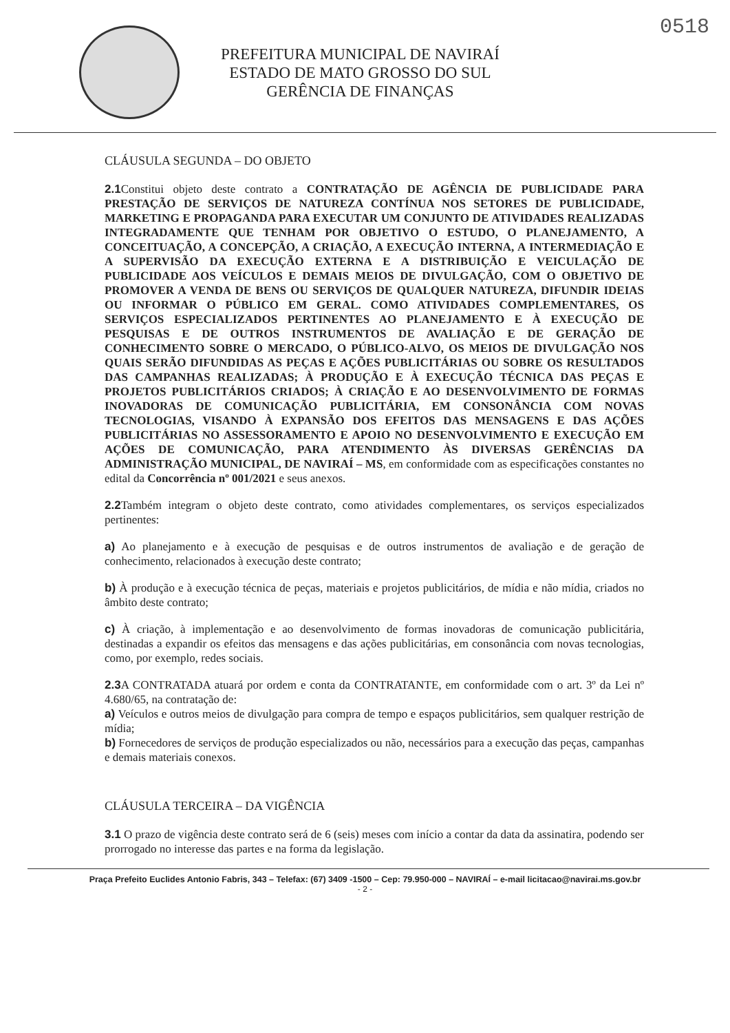0518
PREFEITURA MUNICIPAL DE NAVIRAÍ
ESTADO DE MATO GROSSO DO SUL
GERÊNCIA DE FINANÇAS
CLÁUSULA SEGUNDA – DO OBJETO
2.1 Constitui objeto deste contrato a CONTRATAÇÃO DE AGÊNCIA DE PUBLICIDADE PARA PRESTAÇÃO DE SERVIÇOS DE NATUREZA CONTÍNUA NOS SETORES DE PUBLICIDADE, MARKETING E PROPAGANDA PARA EXECUTAR UM CONJUNTO DE ATIVIDADES REALIZADAS INTEGRADAMENTE QUE TENHAM POR OBJETIVO O ESTUDO, O PLANEJAMENTO, A CONCEITUAÇÃO, A CONCEPÇÃO, A CRIAÇÃO, A EXECUÇÃO INTERNA, A INTERMEDIAÇÃO E A SUPERVISÃO DA EXECUÇÃO EXTERNA E A DISTRIBUIÇÃO E VEICULAÇÃO DE PUBLICIDADE AOS VEÍCULOS E DEMAIS MEIOS DE DIVULGAÇÃO, COM O OBJETIVO DE PROMOVER A VENDA DE BENS OU SERVIÇOS DE QUALQUER NATUREZA, DIFUNDIR IDEIAS OU INFORMAR O PÚBLICO EM GERAL. COMO ATIVIDADES COMPLEMENTARES, OS SERVIÇOS ESPECIALIZADOS PERTINENTES AO PLANEJAMENTO E À EXECUÇÃO DE PESQUISAS E DE OUTROS INSTRUMENTOS DE AVALIAÇÃO E DE GERAÇÃO DE CONHECIMENTO SOBRE O MERCADO, O PÚBLICO-ALVO, OS MEIOS DE DIVULGAÇÃO NOS QUAIS SERÃO DIFUNDIDAS AS PEÇAS E AÇÕES PUBLICITÁRIAS OU SOBRE OS RESULTADOS DAS CAMPANHAS REALIZADAS; À PRODUÇÃO E À EXECUÇÃO TÉCNICA DAS PEÇAS E PROJETOS PUBLICITÁRIOS CRIADOS; À CRIAÇÃO E AO DESENVOLVIMENTO DE FORMAS INOVADORAS DE COMUNICAÇÃO PUBLICITÁRIA, EM CONSONÂNCIA COM NOVAS TECNOLOGIAS, VISANDO À EXPANSÃO DOS EFEITOS DAS MENSAGENS E DAS AÇÕES PUBLICITÁRIAS NO ASSESSORAMENTO E APOIO NO DESENVOLVIMENTO E EXECUÇÃO EM AÇÕES DE COMUNICAÇÃO, PARA ATENDIMENTO ÀS DIVERSAS GERÊNCIAS DA ADMINISTRAÇÃO MUNICIPAL, DE NAVIRAÍ – MS, em conformidade com as especificações constantes no edital da Concorrência nº 001/2021 e seus anexos.
2.2 Também integram o objeto deste contrato, como atividades complementares, os serviços especializados pertinentes:
a) Ao planejamento e à execução de pesquisas e de outros instrumentos de avaliação e de geração de conhecimento, relacionados à execução deste contrato;
b) À produção e à execução técnica de peças, materiais e projetos publicitários, de mídia e não mídia, criados no âmbito deste contrato;
c) À criação, à implementação e ao desenvolvimento de formas inovadoras de comunicação publicitária, destinadas a expandir os efeitos das mensagens e das ações publicitárias, em consonância com novas tecnologias, como, por exemplo, redes sociais.
2.3 A CONTRATADA atuará por ordem e conta da CONTRATANTE, em conformidade com o art. 3º da Lei nº 4.680/65, na contratação de:
a) Veículos e outros meios de divulgação para compra de tempo e espaços publicitários, sem qualquer restrição de mídia;
b) Fornecedores de serviços de produção especializados ou não, necessários para a execução das peças, campanhas e demais materiais conexos.
CLÁUSULA TERCEIRA – DA VIGÊNCIA
3.1 O prazo de vigência deste contrato será de 6 (seis) meses com início a contar da data da assinatira, podendo ser prorrogado no interesse das partes e na forma da legislação.
Praça Prefeito Euclides Antonio Fabris, 343 – Telefax: (67) 3409 -1500 – Cep: 79.950-000 – NAVIRAÍ – e-mail licitacao@navirai.ms.gov.br
- 2 -